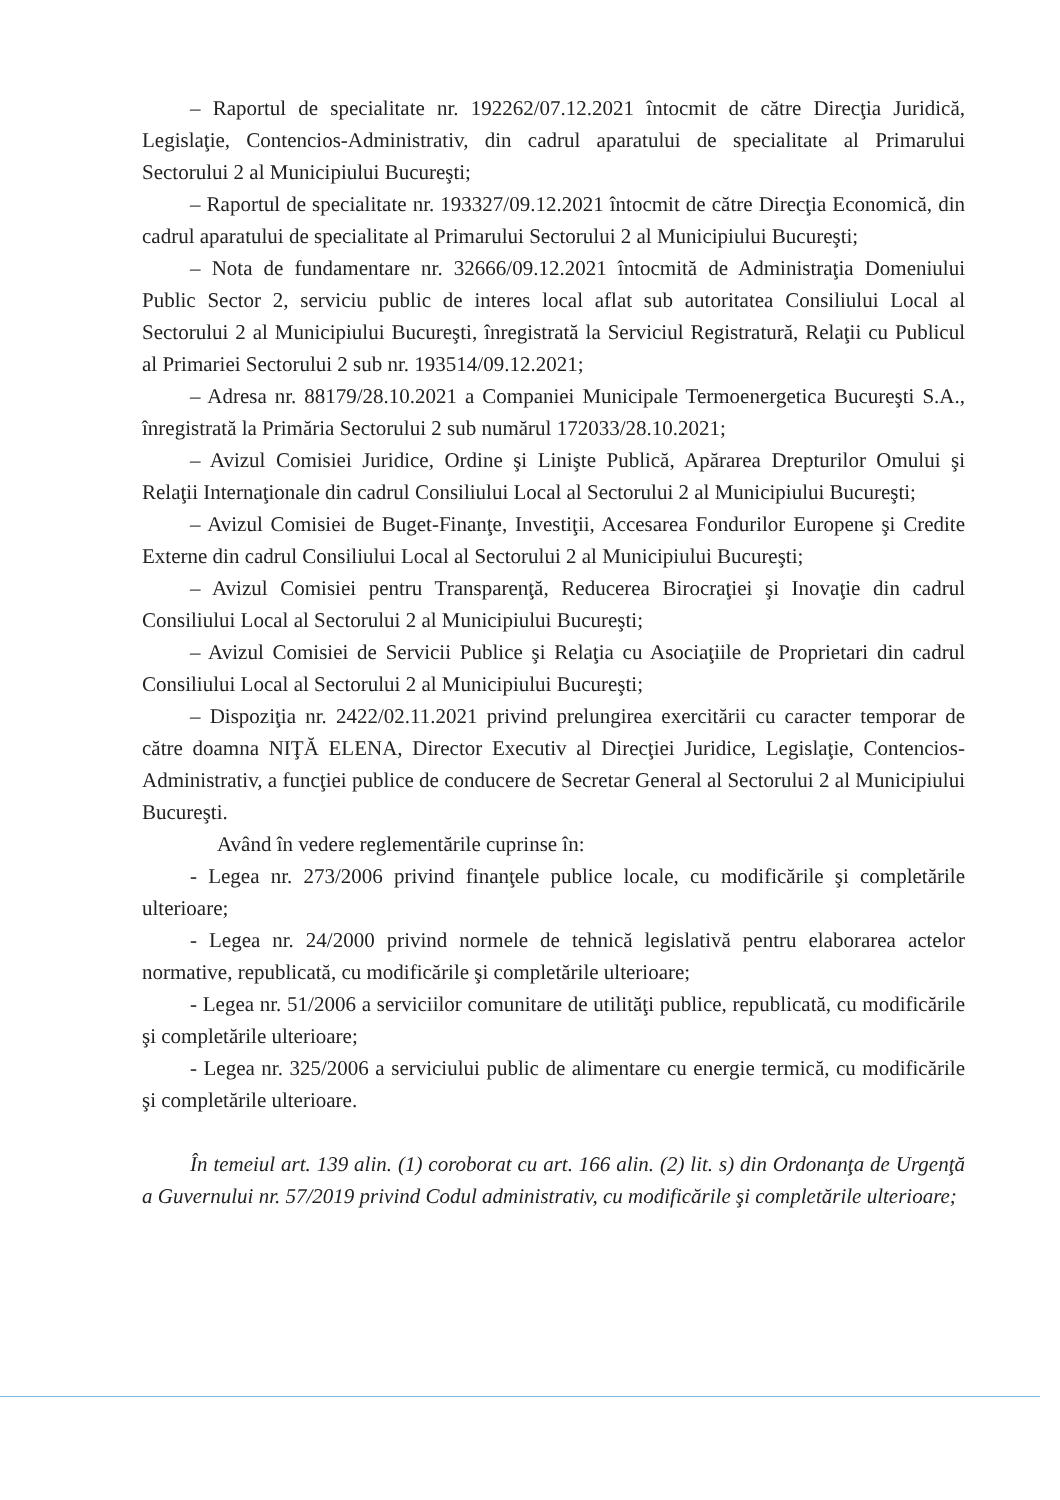– Raportul de specialitate nr. 192262/07.12.2021 întocmit de către Direcţia Juridică, Legislaţie, Contencios-Administrativ, din cadrul aparatului de specialitate al Primarului Sectorului 2 al Municipiului Bucureşti;
– Raportul de specialitate nr. 193327/09.12.2021 întocmit de către Direcţia Economică, din cadrul aparatului de specialitate al Primarului Sectorului 2 al Municipiului Bucureşti;
– Nota de fundamentare nr. 32666/09.12.2021 întocmită de Administraţia Domeniului Public Sector 2, serviciu public de interes local aflat sub autoritatea Consiliului Local al Sectorului 2 al Municipiului Bucureşti, înregistrată la Serviciul Registratură, Relaţii cu Publicul al Primariei Sectorului 2 sub nr. 193514/09.12.2021;
– Adresa nr. 88179/28.10.2021 a Companiei Municipale Termoenergetica Bucureşti S.A., înregistrată la Primăria Sectorului 2 sub numărul 172033/28.10.2021;
– Avizul Comisiei Juridice, Ordine şi Linişte Publică, Apărarea Drepturilor Omului şi Relaţii Internaţionale din cadrul Consiliului Local al Sectorului 2 al Municipiului Bucureşti;
– Avizul Comisiei de Buget-Finanţe, Investiţii, Accesarea Fondurilor Europene şi Credite Externe din cadrul Consiliului Local al Sectorului 2 al Municipiului Bucureşti;
– Avizul Comisiei pentru Transparenţă, Reducerea Birocraţiei şi Inovaţie din cadrul Consiliului Local al Sectorului 2 al Municipiului Bucureşti;
– Avizul Comisiei de Servicii Publice şi Relaţia cu Asociaţiile de Proprietari din cadrul Consiliului Local al Sectorului 2 al Municipiului Bucureşti;
– Dispoziţia nr. 2422/02.11.2021 privind prelungirea exercitării cu caracter temporar de către doamna NIŢĂ ELENA, Director Executiv al Direcţiei Juridice, Legislaţie, Contencios-Administrativ, a funcţiei publice de conducere de Secretar General al Sectorului 2 al Municipiului Bucureşti.
Având în vedere reglementările cuprinse în:
- Legea nr. 273/2006 privind finanţele publice locale, cu modificările şi completările ulterioare;
- Legea nr. 24/2000 privind normele de tehnică legislativă pentru elaborarea actelor normative, republicată, cu modificările şi completările ulterioare;
- Legea nr. 51/2006 a serviciilor comunitare de utilităţi publice, republicată, cu modificările şi completările ulterioare;
- Legea nr. 325/2006 a serviciului public de alimentare cu energie termică, cu modificările şi completările ulterioare.
În temeiul art. 139 alin. (1) coroborat cu art. 166 alin. (2) lit. s) din Ordonanţa de Urgenţă a Guvernului nr. 57/2019 privind Codul administrativ, cu modificările şi completările ulterioare;